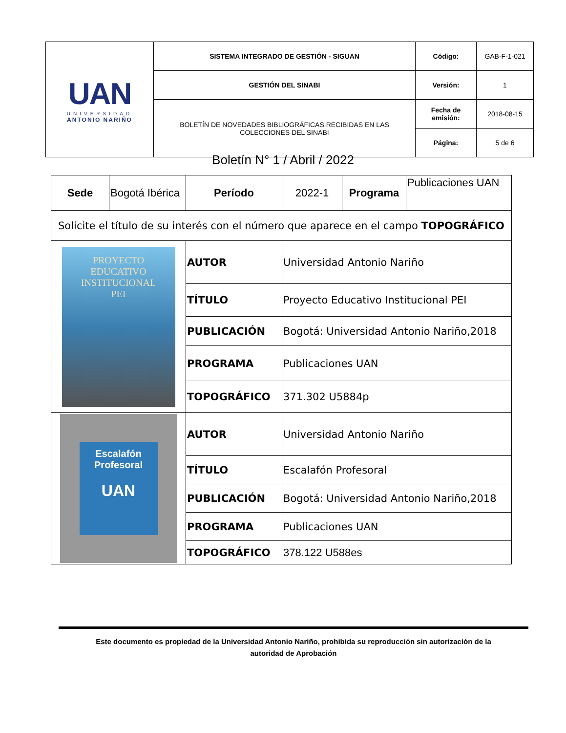| UAN UNIVERSIDAD ANTONIO NARIÑO | SISTEMA INTEGRADO DE GESTIÓN - SIGUAN | Código: | GAB-F-1-021 |
| | GESTIÓN DEL SINABI | Versión: | 1 |
| | BOLETÍN DE NOVEDADES BIBLIOGRÁFICAS RECIBIDAS EN LAS COLECCIONES DEL SINABI | Fecha de emisión: | 2018-08-15 |
| | | Página: | 5 de 6 |
Boletín N° 1 / Abril / 2022
| Sede | Bogotá Ibérica | Período | 2022-1 | Programa | Publicaciones UAN |
| Solicite el título de su interés con el número que aparece en el campo TOPOGRÁFICO | | | | | |
| PROYECTO EDUCATIVO INSTITUCIONAL PEI | | AUTOR | Universidad Antonio Nariño | | |
| | | TÍTULO | Proyecto Educativo Institucional PEI | | |
| | | PUBLICACIÓN | Bogotá: Universidad Antonio Nariño,2018 | | |
| | | PROGRAMA | Publicaciones UAN | | |
| | | TOPOGRÁFICO | 371.302 U5884p | | |
| Escalafón Profesoral UAN | | AUTOR | Universidad Antonio Nariño | | |
| | | TÍTULO | Escalafón Profesoral | | |
| | | PUBLICACIÓN | Bogotá: Universidad Antonio Nariño,2018 | | |
| | | PROGRAMA | Publicaciones UAN | | |
| | | TOPOGRÁFICO | 378.122 U588es | | |
Este documento es propiedad de la Universidad Antonio Nariño, prohibida su reproducción sin autorización de la
autoridad de Aprobación